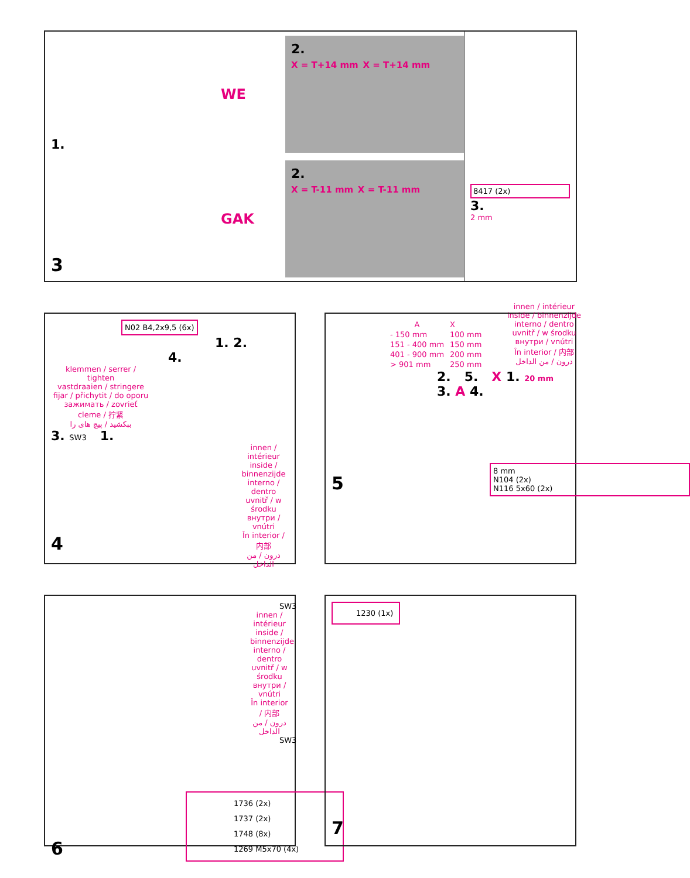1.
3
WE
2.
X = T+14 mm X = T+14 mm
GAK
2.
X = T-11 mm X = T-11 mm
8417 (2x)
3.
2 mm
N02 B4,2x9,5 (6x)
1. 2.
4.
klemmen / serrer / tighten
vastdraaien / stringere
fijar / přichytit / do oporu
зажимать / zovrieť
cleme / 拧紧
ببکشید / پیچ های را
3. SW3 1.
innen / intérieur
inside / binnenzijde
interno / dentro
uvnitř / w środku
внутри / vnútri
În interior / 内部
درون / من الداخل
4
| A | X |
| - 150 mm | 100 mm |
| 151 - 400 mm | 150 mm |
| 401 - 900 mm | 200 mm |
| > 901 mm | 250 mm |
innen / intérieur
inside / binnenzijde
interno / dentro
uvnitř / w środku
внутри / vnútri
În interior / 内部
درون / من الداخل
2. 5. X 1. 20 mm 3. A 4.
8 mm
N104 (2x)
N116 5x60 (2x)
5
SW3
innen / intérieur
inside / binnenzijde
interno / dentro
uvnitř / w środku
внутри / vnútri
În interior / 内部
درون / من الداخل
SW3
1736 (2x)
1737 (2x)
1748 (8x)
1269 M5x70 (4x)
6
1230 (1x)
7